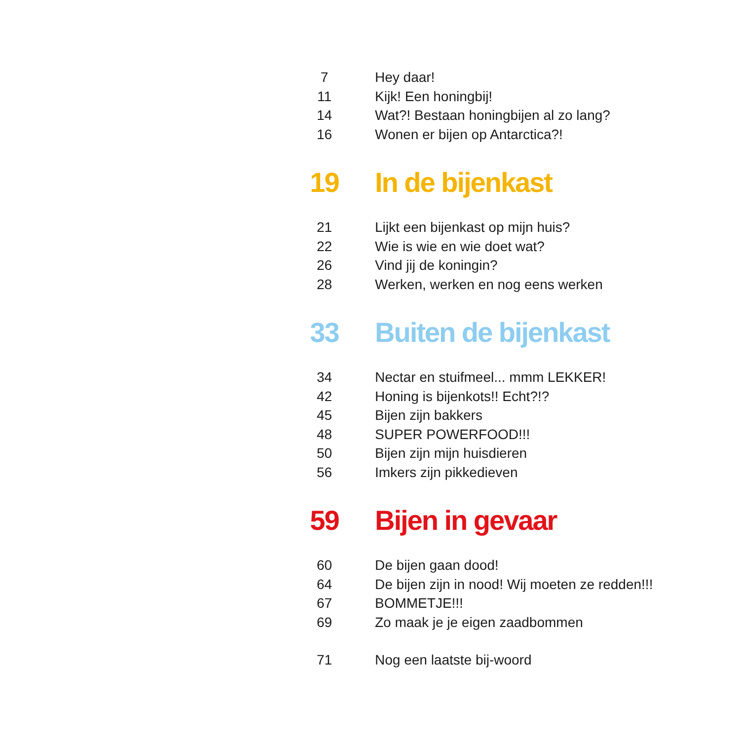7 Hey daar!
11 Kijk! Een honingbij!
14 Wat?! Bestaan honingbijen al zo lang?
16 Wonen er bijen op Antarctica?!
19 In de bijenkast
21 Lijkt een bijenkast op mijn huis?
22 Wie is wie en wie doet wat?
26 Vind jij de koningin?
28 Werken, werken en nog eens werken
33 Buiten de bijenkast
34 Nectar en stuifmeel... mmm LEKKER!
42 Honing is bijenkots!! Echt?!?
45 Bijen zijn bakkers
48 SUPER POWERFOOD!!!
50 Bijen zijn mijn huisdieren
56 Imkers zijn pikkedieven
59 Bijen in gevaar
60 De bijen gaan dood!
64 De bijen zijn in nood! Wij moeten ze redden!!!
67 BOMMETJE!!!
69 Zo maak je je eigen zaadbommen
71 Nog een laatste bij-woord